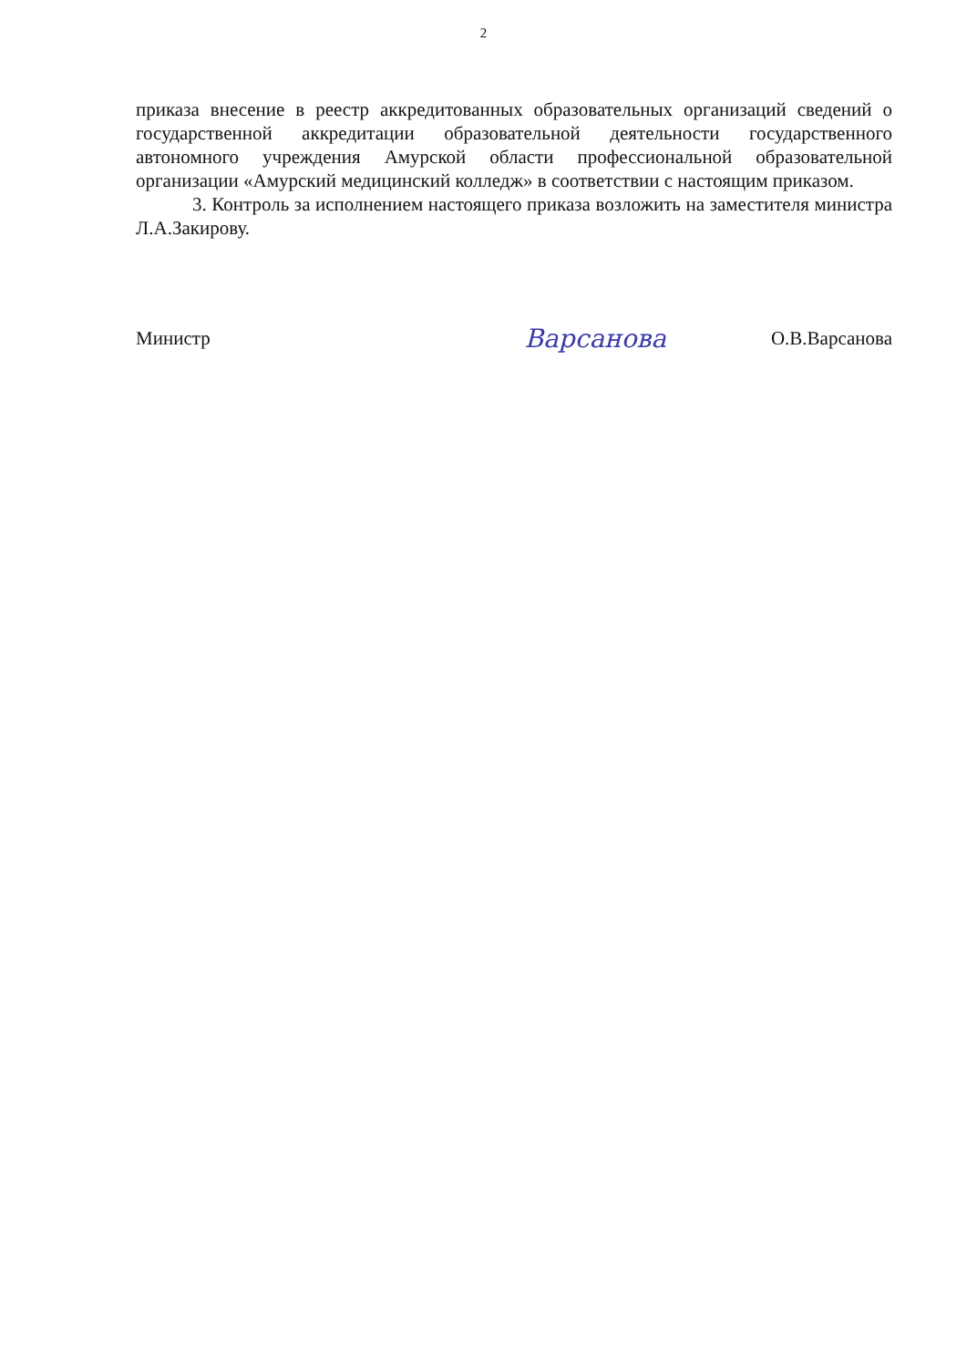2
приказа внесение в реестр аккредитованных образовательных организаций сведений о государственной аккредитации образовательной деятельности государственного автономного учреждения Амурской области профессиональной образовательной организации «Амурский медицинский колледж» в соответствии с настоящим приказом.
3. Контроль за исполнением настоящего приказа возложить на заместителя министра Л.А.Закирову.
Министр Варсанова О.В.Варсанова